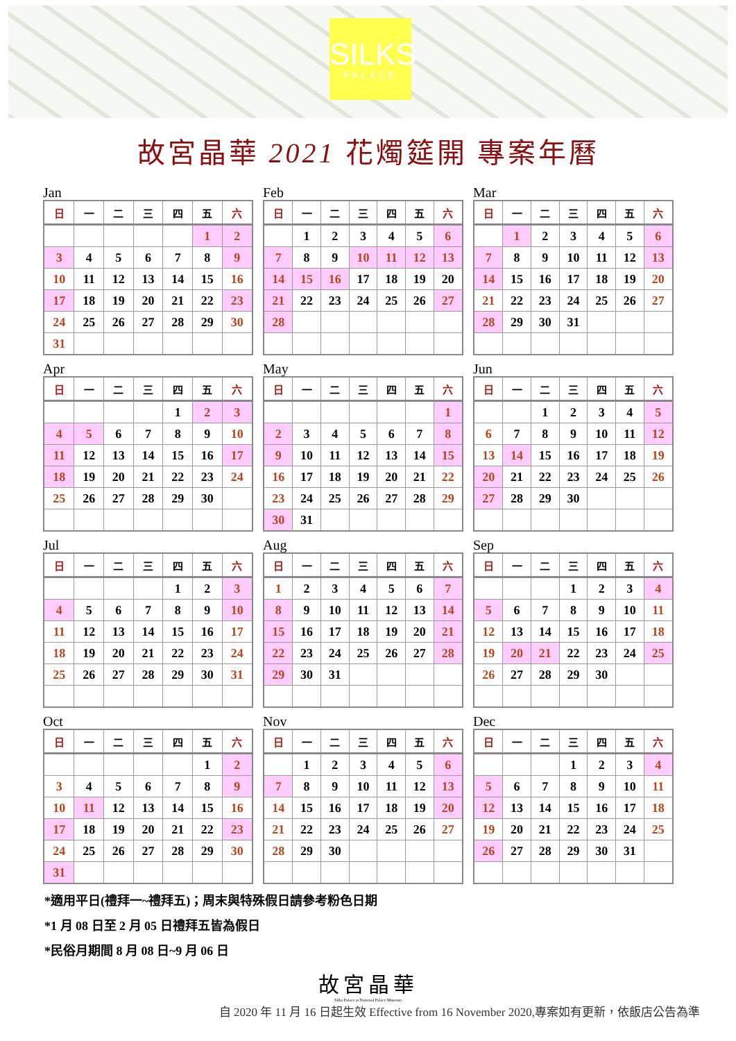SILKS
PALACE
故宮晶華 2021 花燭筵開 專案年曆
Jan
| 日 | 一 | 二 | 三 | 四 | 五 | 六 |
| --- | --- | --- | --- | --- | --- | --- |
| | | | | | 1 | 2 |
| 3 | 4 | 5 | 6 | 7 | 8 | 9 |
| 10 | 11 | 12 | 13 | 14 | 15 | 16 |
| 17 | 18 | 19 | 20 | 21 | 22 | 23 |
| 24 | 25 | 26 | 27 | 28 | 29 | 30 |
| 31 | | | | | | |
Feb
| 日 | 一 | 二 | 三 | 四 | 五 | 六 |
| --- | --- | --- | --- | --- | --- | --- |
| | 1 | 2 | 3 | 4 | 5 | 6 |
| 7 | 8 | 9 | 10 | 11 | 12 | 13 |
| 14 | 15 | 16 | 17 | 18 | 19 | 20 |
| 21 | 22 | 23 | 24 | 25 | 26 | 27 |
| 28 | | | | | | |
Mar
| 日 | 一 | 二 | 三 | 四 | 五 | 六 |
| --- | --- | --- | --- | --- | --- | --- |
| | 1 | 2 | 3 | 4 | 5 | 6 |
| 7 | 8 | 9 | 10 | 11 | 12 | 13 |
| 14 | 15 | 16 | 17 | 18 | 19 | 20 |
| 21 | 22 | 23 | 24 | 25 | 26 | 27 |
| 28 | 29 | 30 | 31 | | | |
Apr
| 日 | 一 | 二 | 三 | 四 | 五 | 六 |
| --- | --- | --- | --- | --- | --- | --- |
| | | | | 1 | 2 | 3 |
| 4 | 5 | 6 | 7 | 8 | 9 | 10 |
| 11 | 12 | 13 | 14 | 15 | 16 | 17 |
| 18 | 19 | 20 | 21 | 22 | 23 | 24 |
| 25 | 26 | 27 | 28 | 29 | 30 | |
May
| 日 | 一 | 二 | 三 | 四 | 五 | 六 |
| --- | --- | --- | --- | --- | --- | --- |
| | | | | | | 1 |
| 2 | 3 | 4 | 5 | 6 | 7 | 8 |
| 9 | 10 | 11 | 12 | 13 | 14 | 15 |
| 16 | 17 | 18 | 19 | 20 | 21 | 22 |
| 23 | 24 | 25 | 26 | 27 | 28 | 29 |
| 30 | 31 | | | | | |
Jun
| 日 | 一 | 二 | 三 | 四 | 五 | 六 |
| --- | --- | --- | --- | --- | --- | --- |
| | | 1 | 2 | 3 | 4 | 5 |
| 6 | 7 | 8 | 9 | 10 | 11 | 12 |
| 13 | 14 | 15 | 16 | 17 | 18 | 19 |
| 20 | 21 | 22 | 23 | 24 | 25 | 26 |
| 27 | 28 | 29 | 30 | | | |
Jul
| 日 | 一 | 二 | 三 | 四 | 五 | 六 |
| --- | --- | --- | --- | --- | --- | --- |
| | | | | 1 | 2 | 3 |
| 4 | 5 | 6 | 7 | 8 | 9 | 10 |
| 11 | 12 | 13 | 14 | 15 | 16 | 17 |
| 18 | 19 | 20 | 21 | 22 | 23 | 24 |
| 25 | 26 | 27 | 28 | 29 | 30 | 31 |
Aug
| 日 | 一 | 二 | 三 | 四 | 五 | 六 |
| --- | --- | --- | --- | --- | --- | --- |
| 1 | 2 | 3 | 4 | 5 | 6 | 7 |
| 8 | 9 | 10 | 11 | 12 | 13 | 14 |
| 15 | 16 | 17 | 18 | 19 | 20 | 21 |
| 22 | 23 | 24 | 25 | 26 | 27 | 28 |
| 29 | 30 | 31 | | | | |
Sep
| 日 | 一 | 二 | 三 | 四 | 五 | 六 |
| --- | --- | --- | --- | --- | --- | --- |
| | | | 1 | 2 | 3 | 4 |
| 5 | 6 | 7 | 8 | 9 | 10 | 11 |
| 12 | 13 | 14 | 15 | 16 | 17 | 18 |
| 19 | 20 | 21 | 22 | 23 | 24 | 25 |
| 26 | 27 | 28 | 29 | 30 | | |
Oct
| 日 | 一 | 二 | 三 | 四 | 五 | 六 |
| --- | --- | --- | --- | --- | --- | --- |
| | | | | | 1 | 2 |
| 3 | 4 | 5 | 6 | 7 | 8 | 9 |
| 10 | 11 | 12 | 13 | 14 | 15 | 16 |
| 17 | 18 | 19 | 20 | 21 | 22 | 23 |
| 24 | 25 | 26 | 27 | 28 | 29 | 30 |
| 31 | | | | | | |
Nov
| 日 | 一 | 二 | 三 | 四 | 五 | 六 |
| --- | --- | --- | --- | --- | --- | --- |
| | 1 | 2 | 3 | 4 | 5 | 6 |
| 7 | 8 | 9 | 10 | 11 | 12 | 13 |
| 14 | 15 | 16 | 17 | 18 | 19 | 20 |
| 21 | 22 | 23 | 24 | 25 | 26 | 27 |
| 28 | 29 | 30 | | | | |
Dec
| 日 | 一 | 二 | 三 | 四 | 五 | 六 |
| --- | --- | --- | --- | --- | --- | --- |
| | | | 1 | 2 | 3 | 4 |
| 5 | 6 | 7 | 8 | 9 | 10 | 11 |
| 12 | 13 | 14 | 15 | 16 | 17 | 18 |
| 19 | 20 | 21 | 22 | 23 | 24 | 25 |
| 26 | 27 | 28 | 29 | 30 | 31 | |
*適用平日(禮拜一~禮拜五)；周末與特殊假日請參考粉色日期
*1 月 08 日至 2 月 05 日禮拜五皆為假日
*民俗月期間 8 月 08 日~9 月 06 日
故宮晶華
Silks Palace at National Palace Museum
自 2020 年 11 月 16 日起生效 Effective from 16 November 2020,專案如有更新，依飯店公告為準